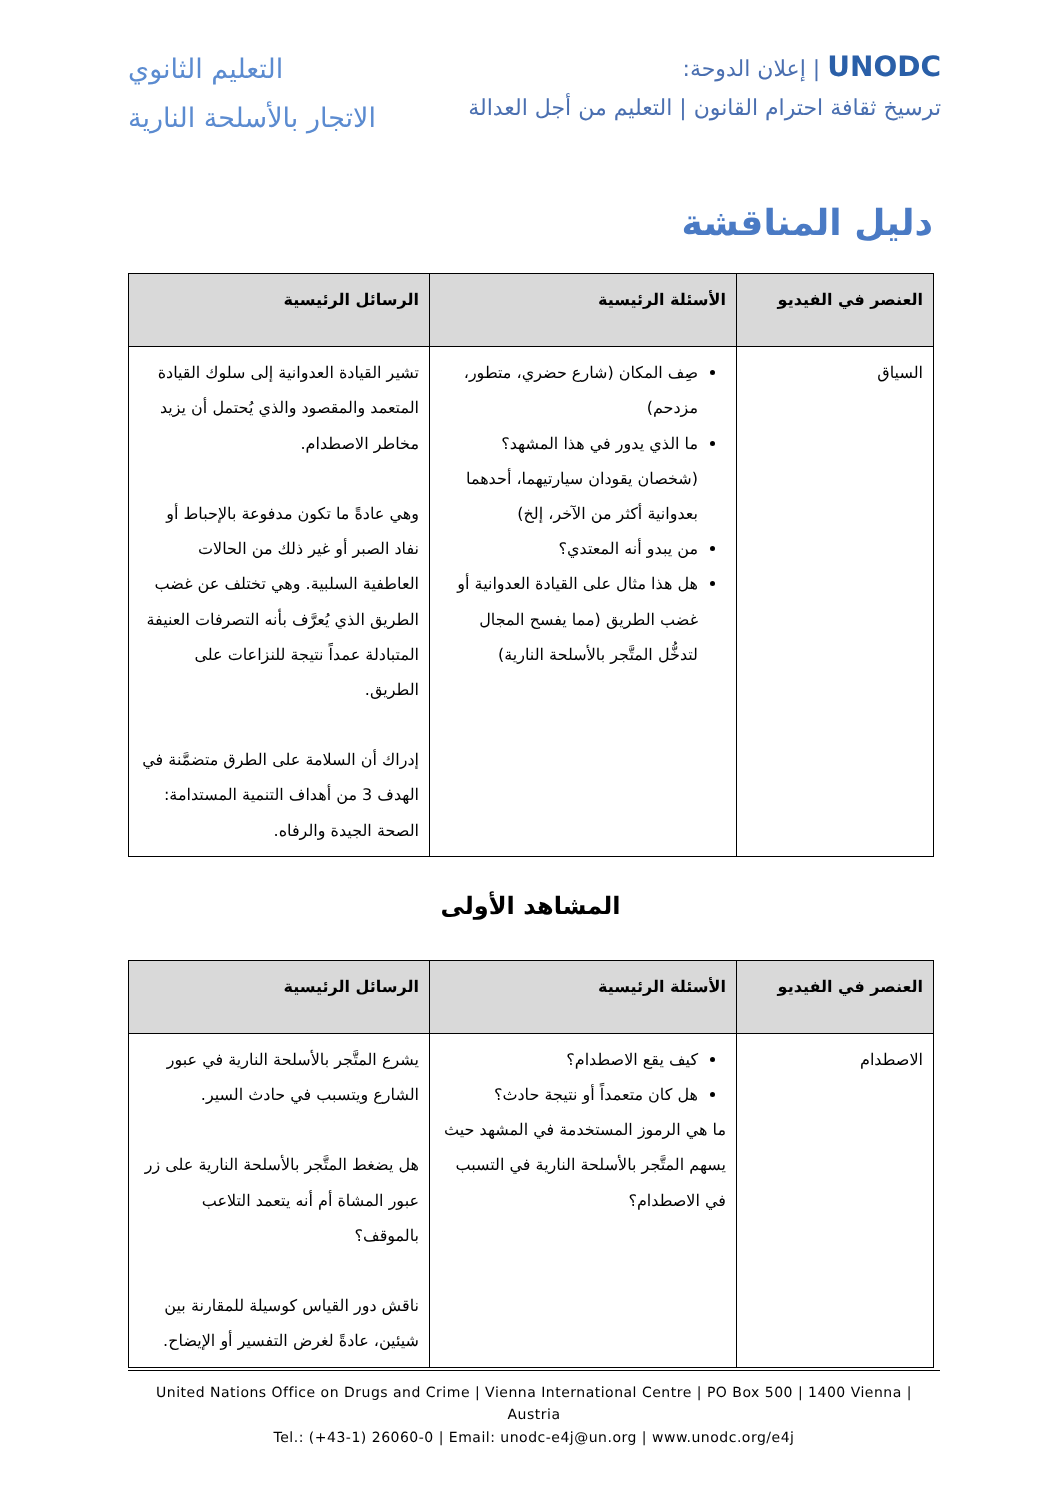UNODC | إعلان الدوحة:
ترسيخ ثقافة احترام القانون | التعليم من أجل العدالة
التعليم الثانوي
الاتجار بالأسلحة النارية
دليل المناقشة
| العنصر في الفيديو | الأسئلة الرئيسية | الرسائل الرئيسية |
| --- | --- | --- |
| السياق | صِف المكان (شارع حضري، متطور، مزدحم) ما الذي يدور في هذا المشهد؟ (شخصان يقودان سيارتيهما، أحدهما بعدوانية أكثر من الآخر، إلخ) من يبدو أنه المعتدي؟ هل هذا مثال على القيادة العدوانية أو غضب الطريق (مما يفسح المجال لتدخُّل المتَّجر بالأسلحة النارية) | تشير القيادة العدوانية إلى سلوك القيادة المتعمد والمقصود والذي يُحتمل أن يزيد مخاطر الاصطدام. وهي عادةً ما تكون مدفوعة بالإحباط أو نفاد الصبر أو غير ذلك من الحالات العاطفية السلبية. وهي تختلف عن غضب الطريق الذي يُعرَّف بأنه التصرفات العنيفة المتبادلة عمداً نتيجة للنزاعات على الطريق. إدراك أن السلامة على الطرق متضمَّنة في الهدف 3 من أهداف التنمية المستدامة: الصحة الجيدة والرفاه. |
المشاهد الأولى
| العنصر في الفيديو | الأسئلة الرئيسية | الرسائل الرئيسية |
| --- | --- | --- |
| الاصطدام | كيف يقع الاصطدام؟ هل كان متعمداً أو نتيجة حادث؟ ما هي الرموز المستخدمة في المشهد حيث يسهم المتَّجر بالأسلحة النارية في التسبب في الاصطدام؟ | يشرع المتَّجر بالأسلحة النارية في عبور الشارع ويتسبب في حادث السير. هل يضغط المتَّجر بالأسلحة النارية على زر عبور المشاة أم أنه يتعمد التلاعب بالموقف؟ ناقش دور القياس كوسيلة للمقارنة بين شيئين، عادةً لغرض التفسير أو الإيضاح. |
United Nations Office on Drugs and Crime | Vienna International Centre | PO Box 500 | 1400 Vienna | Austria
Tel.: (+43-1) 26060-0 | Email: unodc-e4j@un.org | www.unodc.org/e4j